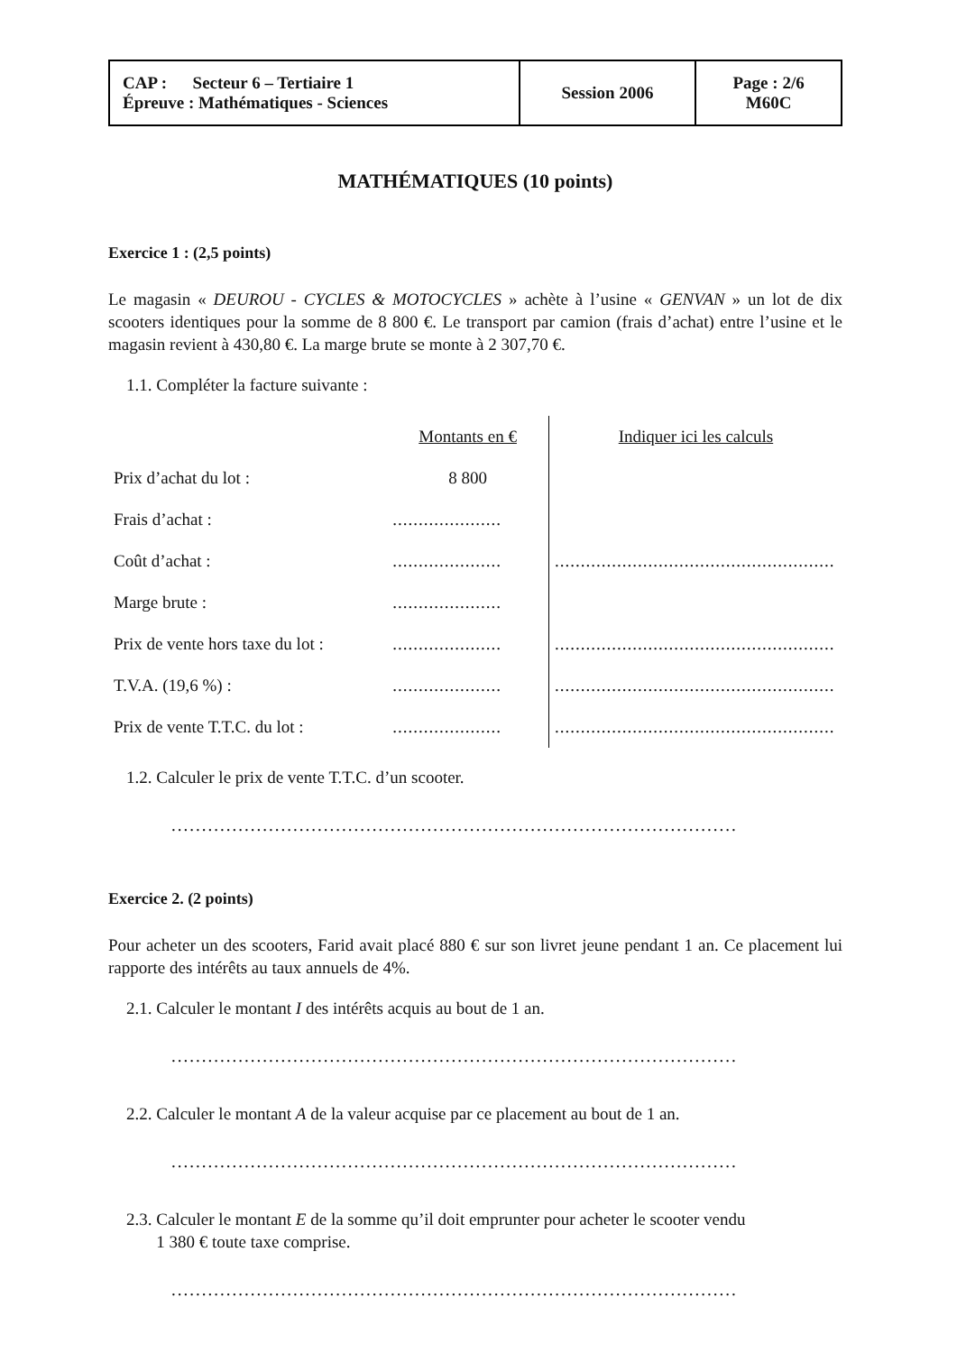| CAP : Secteur 6 – Tertiaire 1 Épreuve : Mathématiques - Sciences | Session 2006 | Page : 2/6 M60C |
MATHÉMATIQUES (10 points)
Exercice 1 : (2,5 points)
Le magasin « DEUROU - CYCLES & MOTOCYCLES » achète à l’usine « GENVAN » un lot de dix scooters identiques pour la somme de 8 800 €. Le transport par camion (frais d’achat) entre l’usine et le magasin revient à 430,80 €. La marge brute se monte à 2 307,70 €.
1.1. Compléter la facture suivante :
| | Montants en € | Indiquer ici les calculs |
| Prix d’achat du lot : | 8 800 | |
| Frais d’achat : | ..................... | |
| Coût d’achat : | ..................... | ...................................................... |
| Marge brute : | ..................... | |
| Prix de vente hors taxe du lot : | ..................... | ...................................................... |
| T.V.A. (19,6 %) : | ..................... | ...................................................... |
| Prix de vente T.T.C. du lot : | ..................... | ...................................................... |
1.2. Calculer le prix de vente T.T.C. d’un scooter.
.............................................................................................
Exercice 2. (2 points)
Pour acheter un des scooters, Farid avait placé 880 € sur son livret jeune pendant 1 an. Ce placement lui rapporte des intérêts au taux annuels de 4%.
2.1. Calculer le montant I des intérêts acquis au bout de 1 an.
.............................................................................................
2.2. Calculer le montant A de la valeur acquise par ce placement au bout de 1 an.
.............................................................................................
2.3. Calculer le montant E de la somme qu’il doit emprunter pour acheter le scooter vendu
1 380 € toute taxe comprise.
.............................................................................................